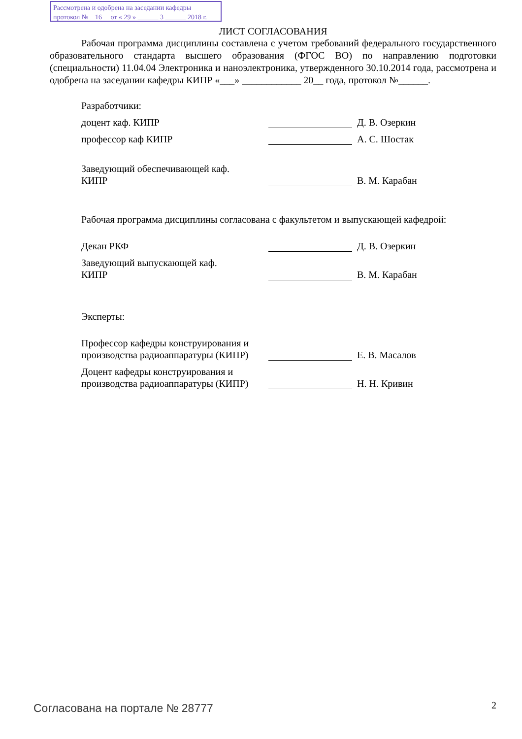Рассмотрена и одобрена на заседании кафедры
протокол № 16 от « 29 » ______ 3 ______ 2018 г.
ЛИСТ СОГЛАСОВАНИЯ
Рабочая программа дисциплины составлена с учетом требований федерального государственного образовательного стандарта высшего образования (ФГОС ВО) по направлению подготовки (специальности) 11.04.04 Электроника и наноэлектроника, утвержденного 30.10.2014 года, рассмотрена и одобрена на заседании кафедры КИПР «___» ____________ 20__ года, протокол №______.
Разработчики:
доцент каф. КИПР
Д. В. Озеркин
профессор каф КИПР
А. С. Шостак
Заведующий обеспечивающей каф.
КИПР
В. М. Карабан
Рабочая программа дисциплины согласована с факультетом и выпускающей кафедрой:
Декан РКФ
Д. В. Озеркин
Заведующий выпускающей каф.
КИПР
В. М. Карабан
Эксперты:
Профессор кафедры конструирования и производства радиоаппаратуры (КИПР)
Е. В. Масалов
Доцент кафедры конструирования и производства радиоаппаратуры (КИПР)
Н. Н. Кривин
Согласована на портале № 28777 2